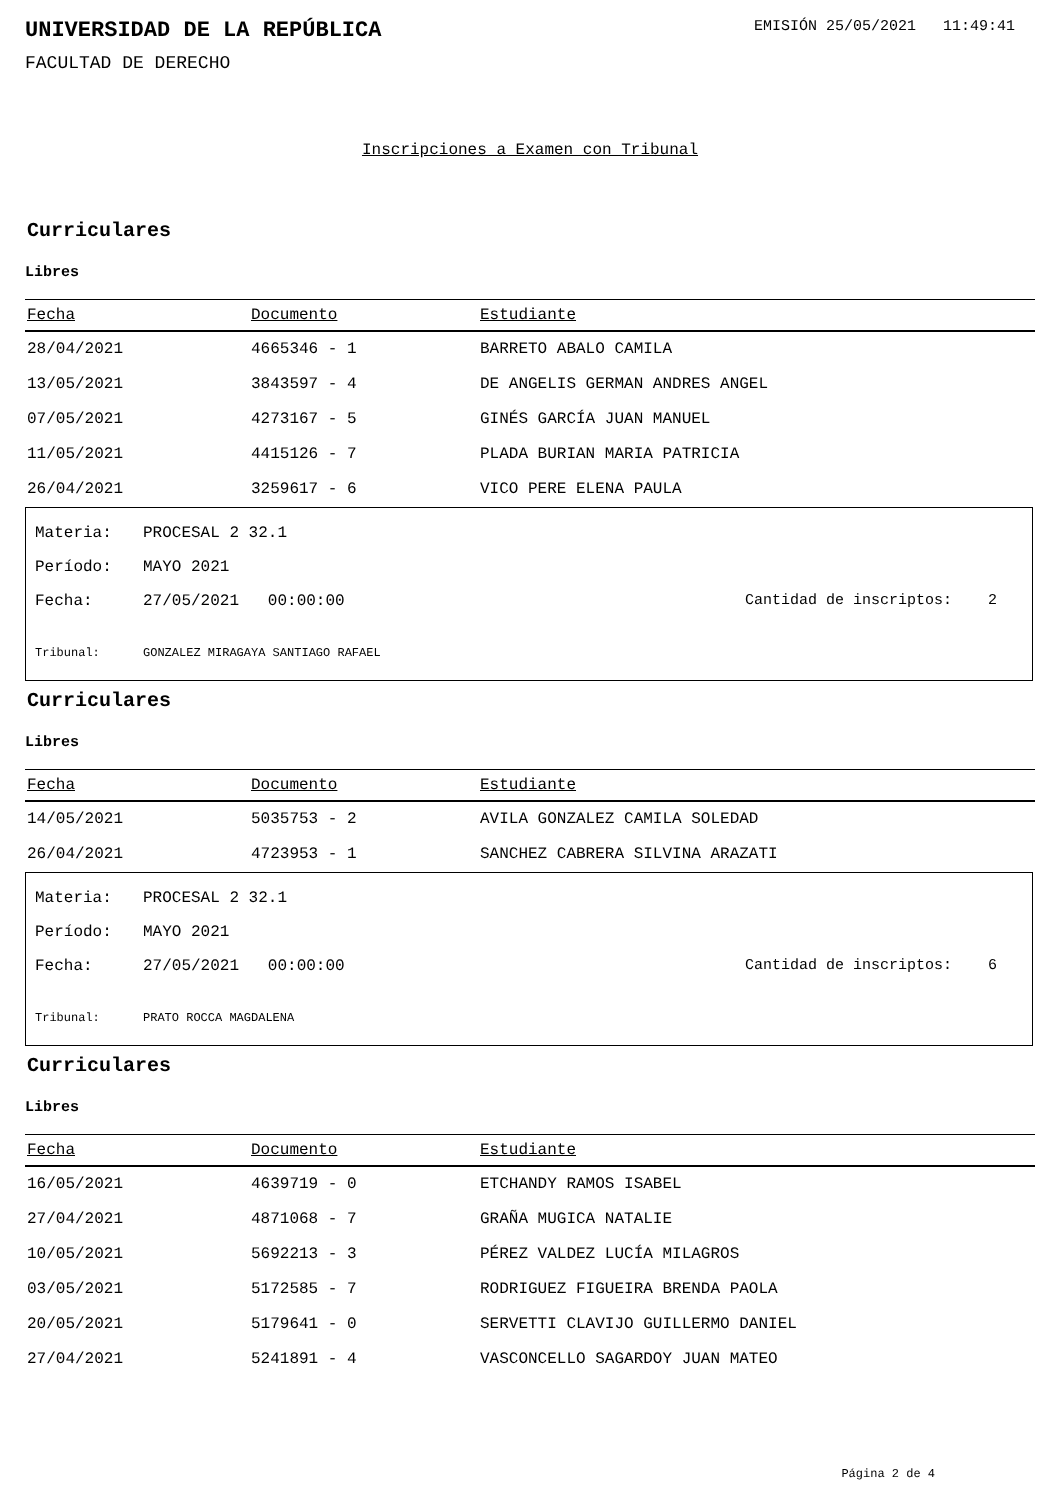UNIVERSIDAD DE LA REPÚBLICA
EMISIÓN 25/05/2021 11:49:41
FACULTAD DE DERECHO
Inscripciones a Examen con Tribunal
Curriculares
Libres
| Fecha | Documento | Estudiante |
| --- | --- | --- |
| 28/04/2021 | 4665346 - 1 | BARRETO ABALO CAMILA |
| 13/05/2021 | 3843597 - 4 | DE ANGELIS GERMAN ANDRES ANGEL |
| 07/05/2021 | 4273167 - 5 | GINÉS GARCÍA JUAN MANUEL |
| 11/05/2021 | 4415126 - 7 | PLADA BURIAN MARIA PATRICIA |
| 26/04/2021 | 3259617 - 6 | VICO PERE ELENA PAULA |
Materia: PROCESAL 2 32.1
Período: MAYO 2021
Fecha: 27/05/2021 00:00:00 Cantidad de inscriptos: 2
Tribunal: GONZALEZ MIRAGAYA SANTIAGO RAFAEL
Curriculares
Libres
| Fecha | Documento | Estudiante |
| --- | --- | --- |
| 14/05/2021 | 5035753 - 2 | AVILA GONZALEZ CAMILA SOLEDAD |
| 26/04/2021 | 4723953 - 1 | SANCHEZ CABRERA SILVINA ARAZATI |
Materia: PROCESAL 2 32.1
Período: MAYO 2021
Fecha: 27/05/2021 00:00:00 Cantidad de inscriptos: 6
Tribunal: PRATO ROCCA MAGDALENA
Curriculares
Libres
| Fecha | Documento | Estudiante |
| --- | --- | --- |
| 16/05/2021 | 4639719 - 0 | ETCHANDY RAMOS ISABEL |
| 27/04/2021 | 4871068 - 7 | GRAÑA MUGICA NATALIE |
| 10/05/2021 | 5692213 - 3 | PÉREZ VALDEZ LUCÍA MILAGROS |
| 03/05/2021 | 5172585 - 7 | RODRIGUEZ FIGUEIRA BRENDA PAOLA |
| 20/05/2021 | 5179641 - 0 | SERVETTI CLAVIJO GUILLERMO DANIEL |
| 27/04/2021 | 5241891 - 4 | VASCONCELLO SAGARDOY JUAN MATEO |
Página 2 de 4